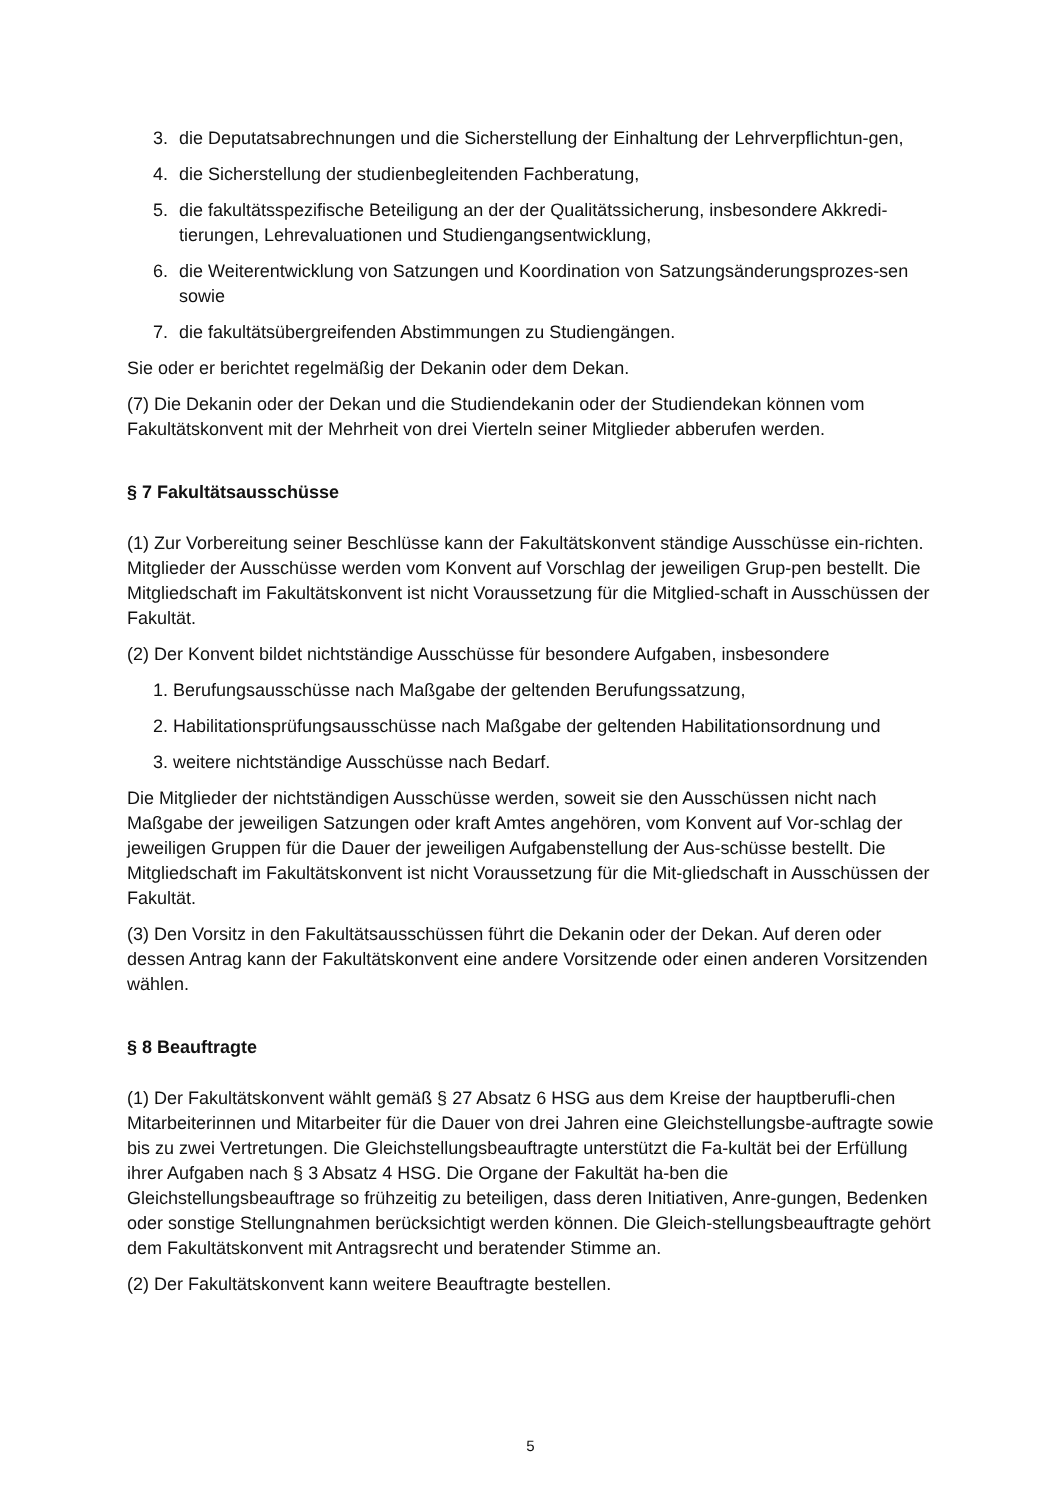3. die Deputatsabrechnungen und die Sicherstellung der Einhaltung der Lehrverpflichtun-gen,
4. die Sicherstellung der studienbegleitenden Fachberatung,
5. die fakultätsspezifische Beteiligung an der der Qualitätssicherung, insbesondere Akkredi-tierungen, Lehrevaluationen und Studiengangsentwicklung,
6. die Weiterentwicklung von Satzungen und Koordination von Satzungsänderungsprozes-sen sowie
7. die fakultätsübergreifenden Abstimmungen zu Studiengängen.
Sie oder er berichtet regelmäßig der Dekanin oder dem Dekan.
(7) Die Dekanin oder der Dekan und die Studiendekanin oder der Studiendekan können vom Fakultätskonvent mit der Mehrheit von drei Vierteln seiner Mitglieder abberufen werden.
§ 7 Fakultätsausschüsse
(1) Zur Vorbereitung seiner Beschlüsse kann der Fakultätskonvent ständige Ausschüsse ein-richten. Mitglieder der Ausschüsse werden vom Konvent auf Vorschlag der jeweiligen Grup-pen bestellt. Die Mitgliedschaft im Fakultätskonvent ist nicht Voraussetzung für die Mitglied-schaft in Ausschüssen der Fakultät.
(2) Der Konvent bildet nichtständige Ausschüsse für besondere Aufgaben, insbesondere
1. Berufungsausschüsse nach Maßgabe der geltenden Berufungssatzung,
2. Habilitationsprüfungsausschüsse nach Maßgabe der geltenden Habilitationsordnung und
3. weitere nichtständige Ausschüsse nach Bedarf.
Die Mitglieder der nichtständigen Ausschüsse werden, soweit sie den Ausschüssen nicht nach Maßgabe der jeweiligen Satzungen oder kraft Amtes angehören, vom Konvent auf Vor-schlag der jeweiligen Gruppen für die Dauer der jeweiligen Aufgabenstellung der Aus-schüsse bestellt. Die Mitgliedschaft im Fakultätskonvent ist nicht Voraussetzung für die Mit-gliedschaft in Ausschüssen der Fakultät.
(3) Den Vorsitz in den Fakultätsausschüssen führt die Dekanin oder der Dekan. Auf deren oder dessen Antrag kann der Fakultätskonvent eine andere Vorsitzende oder einen anderen Vorsitzenden wählen.
§ 8 Beauftragte
(1) Der Fakultätskonvent wählt gemäß § 27 Absatz 6 HSG aus dem Kreise der hauptberufli-chen Mitarbeiterinnen und Mitarbeiter für die Dauer von drei Jahren eine Gleichstellungsbe-auftragte sowie bis zu zwei Vertretungen. Die Gleichstellungsbeauftragte unterstützt die Fa-kultät bei der Erfüllung ihrer Aufgaben nach § 3 Absatz 4 HSG. Die Organe der Fakultät ha-ben die Gleichstellungsbeauftrage so frühzeitig zu beteiligen, dass deren Initiativen, Anre-gungen, Bedenken oder sonstige Stellungnahmen berücksichtigt werden können. Die Gleich-stellungsbeauftragte gehört dem Fakultätskonvent mit Antragsrecht und beratender Stimme an.
(2) Der Fakultätskonvent kann weitere Beauftragte bestellen.
5